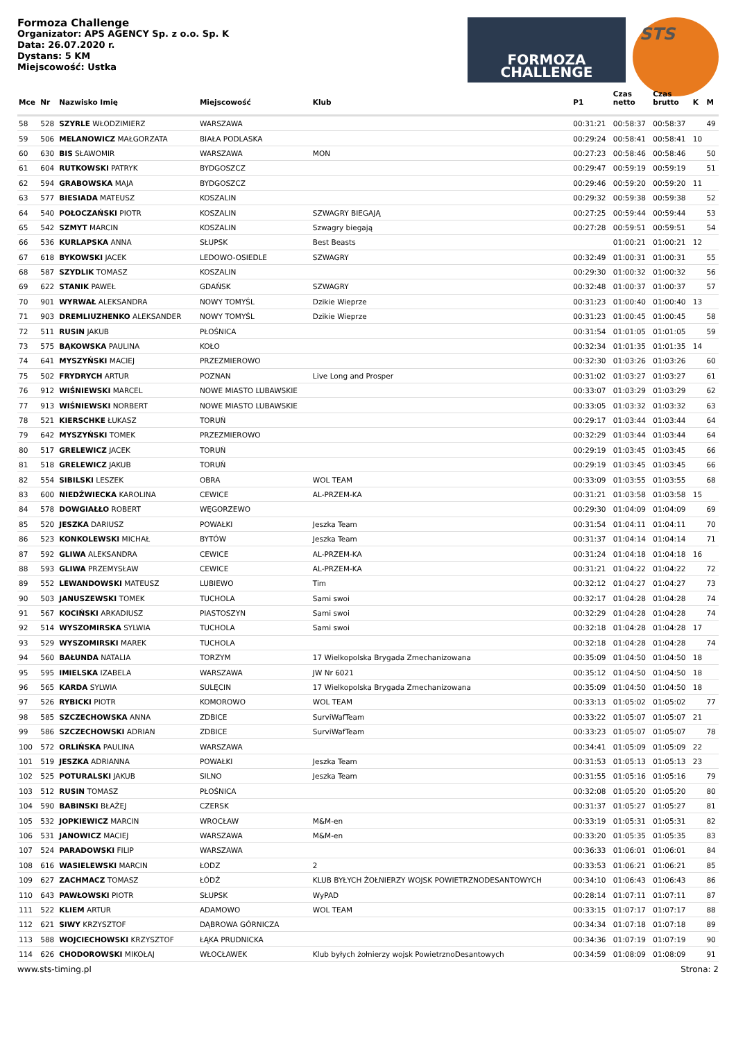Formoza Challenge
Organizator: APS AGENCY Sp. z o.o. Sp. K
Data: 26.07.2020 r.
Dystans: 5 KM
Miejscowość: Ustka
FORMOZA
CHALLENGE
STS
| Mce | Nr | Nazwisko Imię | Miejscowość | Klub | P1 | Czas netto | Czas brutto | K | M |
| --- | --- | --- | --- | --- | --- | --- | --- | --- | --- |
| 58 | 528 | SZYRLE WŁODZIMIERZ | WARSZAWA | | 00:31:21 | 00:58:37 | 00:58:37 | | 49 |
| 59 | 506 | MELANOWICZ MAŁGORZATA | BIAŁA PODLASKA | | 00:29:24 | 00:58:41 | 00:58:41 | 10 | |
| 60 | 630 | BIS SŁAWOMIR | WARSZAWA | MON | 00:27:23 | 00:58:46 | 00:58:46 | | 50 |
| 61 | 604 | RUTKOWSKI PATRYK | BYDGOSZCZ | | 00:29:47 | 00:59:19 | 00:59:19 | | 51 |
| 62 | 594 | GRABOWSKA MAJA | BYDGOSZCZ | | 00:29:46 | 00:59:20 | 00:59:20 | 11 | |
| 63 | 577 | BIESIADA MATEUSZ | KOSZALIN | | 00:29:32 | 00:59:38 | 00:59:38 | | 52 |
| 64 | 540 | POŁOCZAŃSKI PIOTR | KOSZALIN | SZWAGRY BIEGAJĄ | 00:27:25 | 00:59:44 | 00:59:44 | | 53 |
| 65 | 542 | SZMYT MARCIN | KOSZALIN | Szwagry biegają | 00:27:28 | 00:59:51 | 00:59:51 | | 54 |
| 66 | 536 | KURLAPSKA ANNA | SŁUPSK | Best Beasts | | 01:00:21 | 01:00:21 | 12 | |
| 67 | 618 | BYKOWSKI JACEK | LEDOWO-OSIEDLE | SZWAGRY | 00:32:49 | 01:00:31 | 01:00:31 | | 55 |
| 68 | 587 | SZYDLIK TOMASZ | KOSZALIN | | 00:29:30 | 01:00:32 | 01:00:32 | | 56 |
| 69 | 622 | STANIK PAWEŁ | GDAŃSK | SZWAGRY | 00:32:48 | 01:00:37 | 01:00:37 | | 57 |
| 70 | 901 | WYRWAŁ ALEKSANDRA | NOWY TOMYŚL | Dzikie Wieprze | 00:31:23 | 01:00:40 | 01:00:40 | 13 | |
| 71 | 903 | DREMLIUZHENKO ALEKSANDER | NOWY TOMYŚL | Dzikie Wieprze | 00:31:23 | 01:00:45 | 01:00:45 | | 58 |
| 72 | 511 | RUSIN JAKUB | PŁOŚNICA | | 00:31:54 | 01:01:05 | 01:01:05 | | 59 |
| 73 | 575 | BĄKOWSKA PAULINA | KOŁO | | 00:32:34 | 01:01:35 | 01:01:35 | 14 | |
| 74 | 641 | MYSZYŃSKI MACIEJ | PRZEZMIEROWO | | 00:32:30 | 01:03:26 | 01:03:26 | | 60 |
| 75 | 502 | FRYDRYCH ARTUR | POZNAN | Live Long and Prosper | 00:31:02 | 01:03:27 | 01:03:27 | | 61 |
| 76 | 912 | WIŚNIEWSKI MARCEL | NOWE MIASTO LUBAWSKIE | | 00:33:07 | 01:03:29 | 01:03:29 | | 62 |
| 77 | 913 | WIŚNIEWSKI NORBERT | NOWE MIASTO LUBAWSKIE | | 00:33:05 | 01:03:32 | 01:03:32 | | 63 |
| 78 | 521 | KIERSCHKE ŁUKASZ | TORUŃ | | 00:29:17 | 01:03:44 | 01:03:44 | | 64 |
| 79 | 642 | MYSZYŃSKI TOMEK | PRZEZMIEROWO | | 00:32:29 | 01:03:44 | 01:03:44 | | 64 |
| 80 | 517 | GRELEWICZ JACEK | TORUŃ | | 00:29:19 | 01:03:45 | 01:03:45 | | 66 |
| 81 | 518 | GRELEWICZ JAKUB | TORUŃ | | 00:29:19 | 01:03:45 | 01:03:45 | | 66 |
| 82 | 554 | SIBILSKI LESZEK | OBRA | WOL TEAM | 00:33:09 | 01:03:55 | 01:03:55 | | 68 |
| 83 | 600 | NIEDŹWIECKA KAROLINA | CEWICE | AL-PRZEM-KA | 00:31:21 | 01:03:58 | 01:03:58 | 15 | |
| 84 | 578 | DOWGIAŁŁO ROBERT | WĘGORZEWO | | 00:29:30 | 01:04:09 | 01:04:09 | | 69 |
| 85 | 520 | JESZKA DARIUSZ | POWAŁKI | Jeszka Team | 00:31:54 | 01:04:11 | 01:04:11 | | 70 |
| 86 | 523 | KONKOLEWSKI MICHAŁ | BYTÓW | Jeszka Team | 00:31:37 | 01:04:14 | 01:04:14 | | 71 |
| 87 | 592 | GLIWA ALEKSANDRA | CEWICE | AL-PRZEM-KA | 00:31:24 | 01:04:18 | 01:04:18 | 16 | |
| 88 | 593 | GLIWA PRZEMYSŁAW | CEWICE | AL-PRZEM-KA | 00:31:21 | 01:04:22 | 01:04:22 | | 72 |
| 89 | 552 | LEWANDOWSKI MATEUSZ | LUBIEWO | Tim | 00:32:12 | 01:04:27 | 01:04:27 | | 73 |
| 90 | 503 | JANUSZEWSKI TOMEK | TUCHOLA | Sami swoi | 00:32:17 | 01:04:28 | 01:04:28 | | 74 |
| 91 | 567 | KOCIŃSKI ARKADIUSZ | PIASTOSZYN | Sami swoi | 00:32:29 | 01:04:28 | 01:04:28 | | 74 |
| 92 | 514 | WYSZOMIRSKA SYLWIA | TUCHOLA | Sami swoi | 00:32:18 | 01:04:28 | 01:04:28 | 17 | |
| 93 | 529 | WYSZOMIRSKI MAREK | TUCHOLA | | 00:32:18 | 01:04:28 | 01:04:28 | | 74 |
| 94 | 560 | BAŁUNDA NATALIA | TORZYM | 17 Wielkopolska Brygada Zmechanizowana | 00:35:09 | 01:04:50 | 01:04:50 | 18 | |
| 95 | 595 | IMIELSKA IZABELA | WARSZAWA | JW Nr 6021 | 00:35:12 | 01:04:50 | 01:04:50 | 18 | |
| 96 | 565 | KARDA SYLWIA | SULĘCIN | 17 Wielkopolska Brygada Zmechanizowana | 00:35:09 | 01:04:50 | 01:04:50 | 18 | |
| 97 | 526 | RYBICKI PIOTR | KOMOROWO | WOL TEAM | 00:33:13 | 01:05:02 | 01:05:02 | | 77 |
| 98 | 585 | SZCZECHOWSKA ANNA | ZDBICE | SurviWafTeam | 00:33:22 | 01:05:07 | 01:05:07 | 21 | |
| 99 | 586 | SZCZECHOWSKI ADRIAN | ZDBICE | SurviWafTeam | 00:33:23 | 01:05:07 | 01:05:07 | | 78 |
| 100 | 572 | ORLIŃSKA PAULINA | WARSZAWA | | 00:34:41 | 01:05:09 | 01:05:09 | 22 | |
| 101 | 519 | JESZKA ADRIANNA | POWAŁKI | Jeszka Team | 00:31:53 | 01:05:13 | 01:05:13 | 23 | |
| 102 | 525 | POTURALSKI JAKUB | SILNO | Jeszka Team | 00:31:55 | 01:05:16 | 01:05:16 | | 79 |
| 103 | 512 | RUSIN TOMASZ | PŁOŚNICA | | 00:32:08 | 01:05:20 | 01:05:20 | | 80 |
| 104 | 590 | BABINSKI BŁAŻEJ | CZERSK | | 00:31:37 | 01:05:27 | 01:05:27 | | 81 |
| 105 | 532 | JOPKIEWICZ MARCIN | WROCŁAW | M&M-en | 00:33:19 | 01:05:31 | 01:05:31 | | 82 |
| 106 | 531 | JANOWICZ MACIEJ | WARSZAWA | M&M-en | 00:33:20 | 01:05:35 | 01:05:35 | | 83 |
| 107 | 524 | PARADOWSKI FILIP | WARSZAWA | | 00:36:33 | 01:06:01 | 01:06:01 | | 84 |
| 108 | 616 | WASIELEWSKI MARCIN | ŁODZ | 2 | 00:33:53 | 01:06:21 | 01:06:21 | | 85 |
| 109 | 627 | ZACHMACZ TOMASZ | ŁÓDŹ | KLUB BYŁYCH ŻOŁNIERZY WOJSK POWIETRZNODESANTOWYCH | 00:34:10 | 01:06:43 | 01:06:43 | | 86 |
| 110 | 643 | PAWŁOWSKI PIOTR | SŁUPSK | WyPAD | 00:28:14 | 01:07:11 | 01:07:11 | | 87 |
| 111 | 522 | KLIEM ARTUR | ADAMOWO | WOL TEAM | 00:33:15 | 01:07:17 | 01:07:17 | | 88 |
| 112 | 621 | SIWY KRZYSZTOF | DĄBROWA GÓRNICZA | | 00:34:34 | 01:07:18 | 01:07:18 | | 89 |
| 113 | 588 | WOJCIECHOWSKI KRZYSZTOF | ŁĄKA PRUDNICKA | | 00:34:36 | 01:07:19 | 01:07:19 | | 90 |
| 114 | 626 | CHODOROWSKI MIKOŁAJ | WŁOCŁAWEK | Klub byłych żołnierzy wojsk PowietrznoDesantowych | 00:34:59 | 01:08:09 | 01:08:09 | | 91 |
www.sts-timing.pl Strona: 2